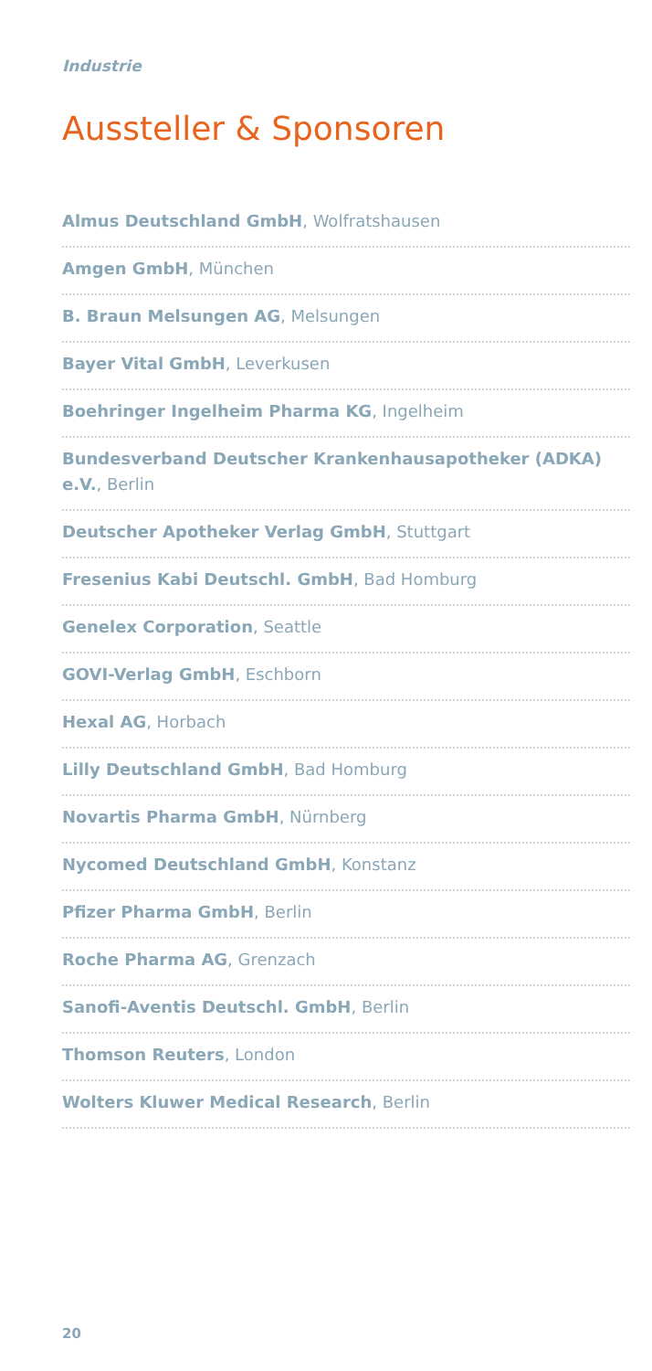Industrie
Aussteller & Sponsoren
Almus Deutschland GmbH, Wolfratshausen
Amgen GmbH, München
B. Braun Melsungen AG, Melsungen
Bayer Vital GmbH, Leverkusen
Boehringer Ingelheim Pharma KG, Ingelheim
Bundesverband Deutscher Krankenhausapotheker (ADKA) e.V., Berlin
Deutscher Apotheker Verlag GmbH, Stuttgart
Fresenius Kabi Deutschl. GmbH, Bad Homburg
Genelex Corporation, Seattle
GOVI-Verlag GmbH, Eschborn
Hexal AG, Horbach
Lilly Deutschland GmbH, Bad Homburg
Novartis Pharma GmbH, Nürnberg
Nycomed Deutschland GmbH, Konstanz
Pfizer Pharma GmbH, Berlin
Roche Pharma AG, Grenzach
Sanofi-Aventis Deutschl. GmbH, Berlin
Thomson Reuters, London
Wolters Kluwer Medical Research, Berlin
20